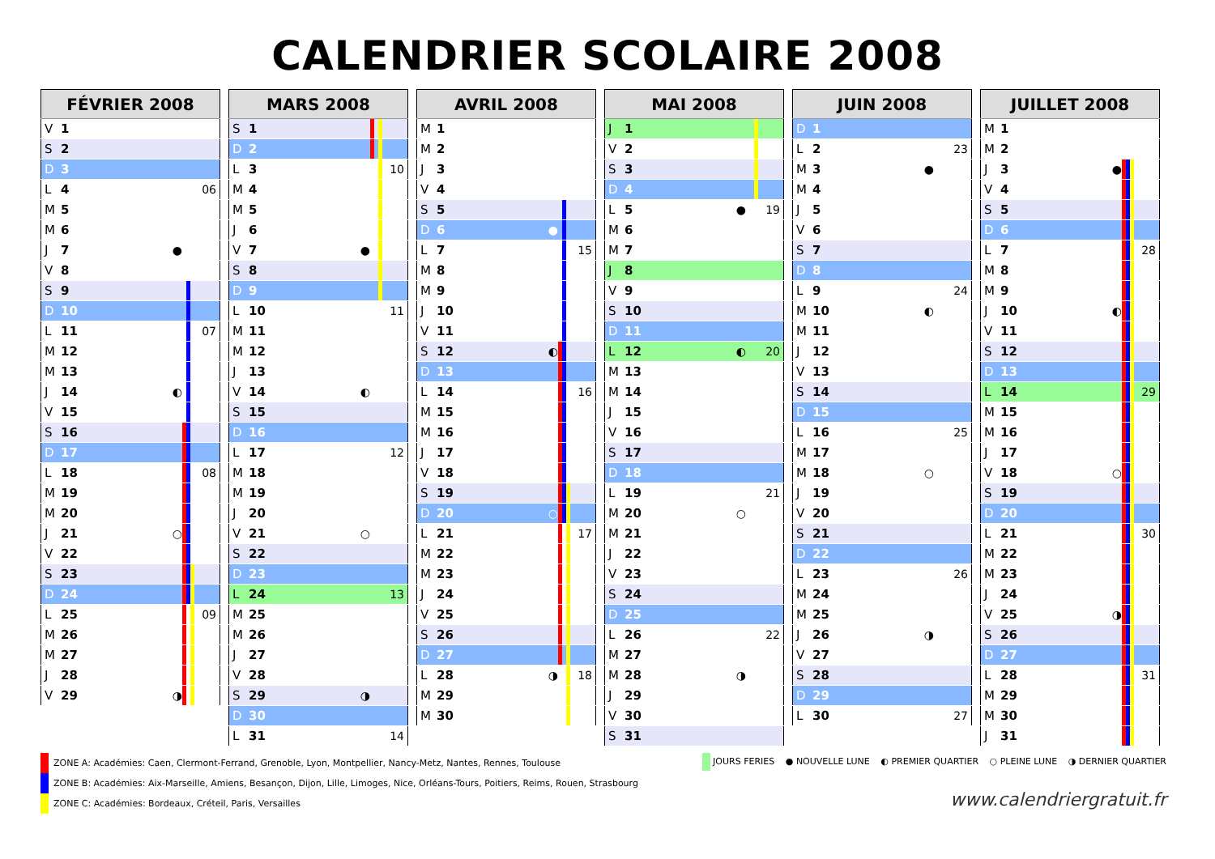CALENDRIER SCOLAIRE 2008
| FÉVRIER 2008 | | | | | | |
| --- | --- | --- | --- | --- | --- | --- |
| V | 1 | | | | | |
| S | 2 | | | | | |
| D | 3 | | | | | |
| L | 4 | | | | | 06 |
| M | 5 | | | | | |
| M | 6 | | | | | |
| J | 7 | ● | | | | |
| V | 8 | | | | | |
| S | 9 | | | | | |
| D | 10 | | | | | |
| L | 11 | | | | | 07 |
| M | 12 | | | | | |
| M | 13 | | | | | |
| J | 14 | ◐ | | | | |
| V | 15 | | | | | |
| S | 16 | | | | | |
| D | 17 | | | | | |
| L | 18 | | | | | 08 |
| M | 19 | | | | | |
| M | 20 | | | | | |
| J | 21 | ○ | | | | |
| V | 22 | | | | | |
| S | 23 | | | | | |
| D | 24 | | | | | |
| L | 25 | | | | | 09 |
| M | 26 | | | | | |
| M | 27 | | | | | |
| J | 28 | | | | | |
| V | 29 | ◑ | | | | |
| MARS 2008 | | | | | | |
| --- | --- | --- | --- | --- | --- | --- |
| S | 1 | | | | | |
| D | 2 | | | | | |
| L | 3 | | | | | 10 |
| M | 4 | | | | | |
| M | 5 | | | | | |
| J | 6 | | | | | |
| V | 7 | ● | | | | |
| S | 8 | | | | | |
| D | 9 | | | | | |
| L | 10 | | | | | 11 |
| M | 11 | | | | | |
| M | 12 | | | | | |
| J | 13 | | | | | |
| V | 14 | ◐ | | | | |
| S | 15 | | | | | |
| D | 16 | | | | | |
| L | 17 | | | | | 12 |
| M | 18 | | | | | |
| M | 19 | | | | | |
| J | 20 | | | | | |
| V | 21 | ○ | | | | |
| S | 22 | | | | | |
| D | 23 | | | | | |
| L | 24 | | | | | 13 |
| M | 25 | | | | | |
| M | 26 | | | | | |
| J | 27 | | | | | |
| V | 28 | | | | | |
| S | 29 | ◑ | | | | |
| D | 30 | | | | | |
| L | 31 | | | | | 14 |
| AVRIL 2008 | | | | | | |
| --- | --- | --- | --- | --- | --- | --- |
| M | 1 | | | | | |
| M | 2 | | | | | |
| J | 3 | | | | | |
| V | 4 | | | | | |
| S | 5 | | | | | |
| D | 6 | ● | | | | |
| L | 7 | | | | | 15 |
| M | 8 | | | | | |
| M | 9 | | | | | |
| J | 10 | | | | | |
| V | 11 | | | | | |
| S | 12 | ◐ | | | | |
| D | 13 | | | | | |
| L | 14 | | | | | 16 |
| M | 15 | | | | | |
| M | 16 | | | | | |
| J | 17 | | | | | |
| V | 18 | | | | | |
| S | 19 | | | | | |
| D | 20 | ○ | | | | |
| L | 21 | | | | | 17 |
| M | 22 | | | | | |
| M | 23 | | | | | |
| J | 24 | | | | | |
| V | 25 | | | | | |
| S | 26 | | | | | |
| D | 27 | | | | | |
| L | 28 | ◑ | | | | 18 |
| M | 29 | | | | | |
| M | 30 | | | | | |
| MAI 2008 | | | | | | |
| --- | --- | --- | --- | --- | --- | --- |
| J | 1 | | | | | |
| V | 2 | | | | | |
| S | 3 | | | | | |
| D | 4 | | | | | |
| L | 5 | ● | | | | 19 |
| M | 6 | | | | | |
| M | 7 | | | | | |
| J | 8 | | | | | |
| V | 9 | | | | | |
| S | 10 | | | | | |
| D | 11 | | | | | |
| L | 12 | ◐ | | | | 20 |
| M | 13 | | | | | |
| M | 14 | | | | | |
| J | 15 | | | | | |
| V | 16 | | | | | |
| S | 17 | | | | | |
| D | 18 | | | | | |
| L | 19 | | | | | 21 |
| M | 20 | ○ | | | | |
| M | 21 | | | | | |
| J | 22 | | | | | |
| V | 23 | | | | | |
| S | 24 | | | | | |
| D | 25 | | | | | |
| L | 26 | | | | | 22 |
| M | 27 | | | | | |
| M | 28 | ◑ | | | | |
| J | 29 | | | | | |
| V | 30 | | | | | |
| S | 31 | | | | | |
| JUIN 2008 | | | | | | |
| --- | --- | --- | --- | --- | --- | --- |
| D | 1 | | | | | |
| L | 2 | | | | | 23 |
| M | 3 | ● | | | | |
| M | 4 | | | | | |
| J | 5 | | | | | |
| V | 6 | | | | | |
| S | 7 | | | | | |
| D | 8 | | | | | |
| L | 9 | | | | | 24 |
| M | 10 | ◐ | | | | |
| M | 11 | | | | | |
| J | 12 | | | | | |
| V | 13 | | | | | |
| S | 14 | | | | | |
| D | 15 | | | | | |
| L | 16 | | | | | 25 |
| M | 17 | | | | | |
| M | 18 | ○ | | | | |
| J | 19 | | | | | |
| V | 20 | | | | | |
| S | 21 | | | | | |
| D | 22 | | | | | |
| L | 23 | | | | | 26 |
| M | 24 | | | | | |
| M | 25 | | | | | |
| J | 26 | ◑ | | | | |
| V | 27 | | | | | |
| S | 28 | | | | | |
| D | 29 | | | | | |
| L | 30 | | | | | 27 |
| JUILLET 2008 | | | | | | |
| --- | --- | --- | --- | --- | --- | --- |
| M | 1 | | | | | |
| M | 2 | | | | | |
| J | 3 | ● | | | | |
| V | 4 | | | | | |
| S | 5 | | | | | |
| D | 6 | | | | | |
| L | 7 | | | | | 28 |
| M | 8 | | | | | |
| M | 9 | | | | | |
| J | 10 | ◐ | | | | |
| V | 11 | | | | | |
| S | 12 | | | | | |
| D | 13 | | | | | |
| L | 14 | | | | | 29 |
| M | 15 | | | | | |
| M | 16 | | | | | |
| J | 17 | | | | | |
| V | 18 | ○ | | | | |
| S | 19 | | | | | |
| D | 20 | | | | | |
| L | 21 | | | | | 30 |
| M | 22 | | | | | |
| M | 23 | | | | | |
| J | 24 | | | | | |
| V | 25 | ◑ | | | | |
| S | 26 | | | | | |
| D | 27 | | | | | |
| L | 28 | | | | | 31 |
| M | 29 | | | | | |
| M | 30 | | | | | |
| J | 31 | | | | | |
ZONE A: Académies: Caen, Clermont-Ferrand, Grenoble, Lyon, Montpellier, Nancy-Metz, Nantes, Rennes, Toulouse
ZONE B: Académies: Aix-Marseille, Amiens, Besançon, Dijon, Lille, Limoges, Nice, Orléans-Tours, Poitiers, Reims, Rouen, Strasbourg
ZONE C: Académies: Bordeaux, Créteil, Paris, Versailles
JOURS FERIES ● NOUVELLE LUNE ◐ PREMIER QUARTIER ○ PLEINE LUNE ◑ DERNIER QUARTIER
www.calendriergratuit.fr